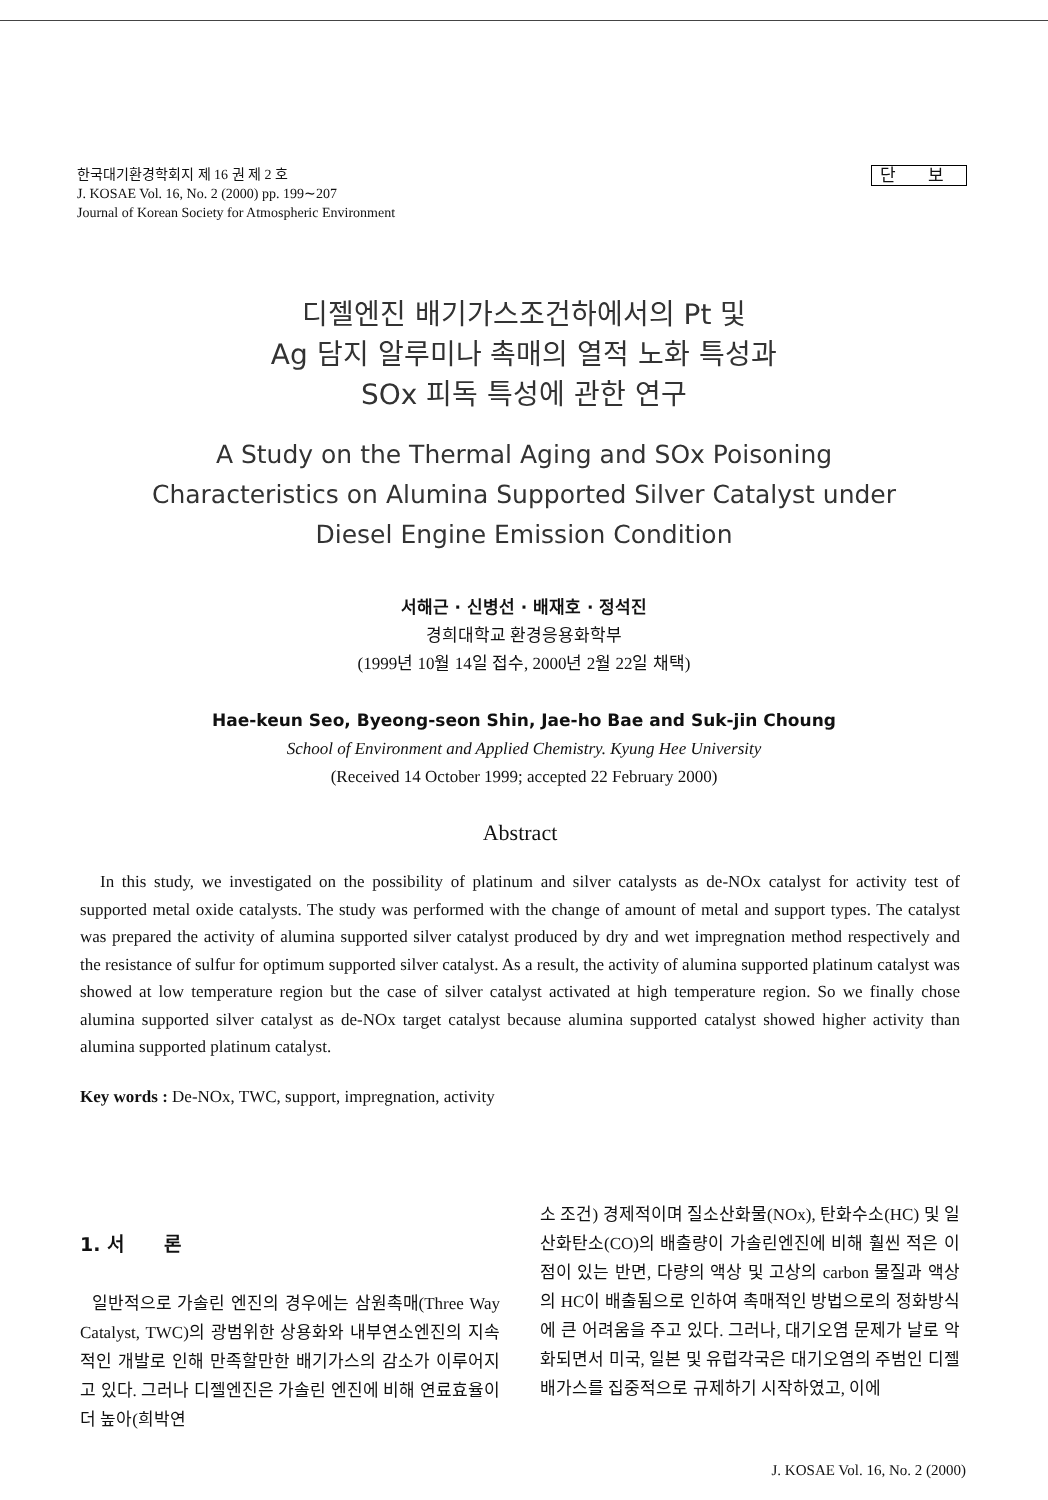단 보 한국대기환경학회지 제 16 권 제 2 호
J. KOSAE Vol. 16, No. 2 (2000) pp. 199∼207
Journal of Korean Society for Atmospheric Environment
디젤엔진 배기가스조건하에서의 Pt 및
Ag 담지 알루미나 촉매의 열적 노화 특성과
SOx 피독 특성에 관한 연구
A Study on the Thermal Aging and SOx Poisoning
Characteristics on Alumina Supported Silver Catalyst under
Diesel Engine Emission Condition
서해근 · 신병선 · 배재호 · 정석진
경희대학교 환경응용화학부
(1999년 10월 14일 접수, 2000년 2월 22일 채택)
Hae-keun Seo, Byeong-seon Shin, Jae-ho Bae and Suk-jin Choung
School of Environment and Applied Chemistry. Kyung Hee University
(Received 14 October 1999; accepted 22 February 2000)
Abstract
In this study, we investigated on the possibility of platinum and silver catalysts as de-NOx catalyst for activity test of supported metal oxide catalysts. The study was performed with the change of amount of metal and support types. The catalyst was prepared the activity of alumina supported silver catalyst produced by dry and wet impregnation method respectively and the resistance of sulfur for optimum supported silver catalyst. As a result, the activity of alumina supported platinum catalyst was showed at low temperature region but the case of silver catalyst activated at high temperature region. So we finally chose alumina supported silver catalyst as de-NOx target catalyst because alumina supported catalyst showed higher activity than alumina supported platinum catalyst.
Key words : De-NOx, TWC, support, impregnation, activity
1. 서 론
일반적으로 가솔린 엔진의 경우에는 삼원촉매(Three Way Catalyst, TWC)의 광범위한 상용화와 내부연소엔진의 지속적인 개발로 인해 만족할만한 배기가스의 감소가 이루어지고 있다. 그러나 디젤엔진은 가솔린 엔진에 비해 연료효율이 더 높아(희박연
소 조건) 경제적이며 질소산화물(NOx), 탄화수소(HC) 및 일산화탄소(CO)의 배출량이 가솔린엔진에 비해 훨씬 적은 이점이 있는 반면, 다량의 액상 및 고상의 carbon 물질과 액상의 HC이 배출됨으로 인하여 촉매적인 방법으로의 정화방식에 큰 어려움을 주고 있다. 그러나, 대기오염 문제가 날로 악화되면서 미국, 일본 및 유럽각국은 대기오염의 주범인 디젤 배가스를 집중적으로 규제하기 시작하였고, 이에
J. KOSAE Vol. 16, No. 2 (2000)